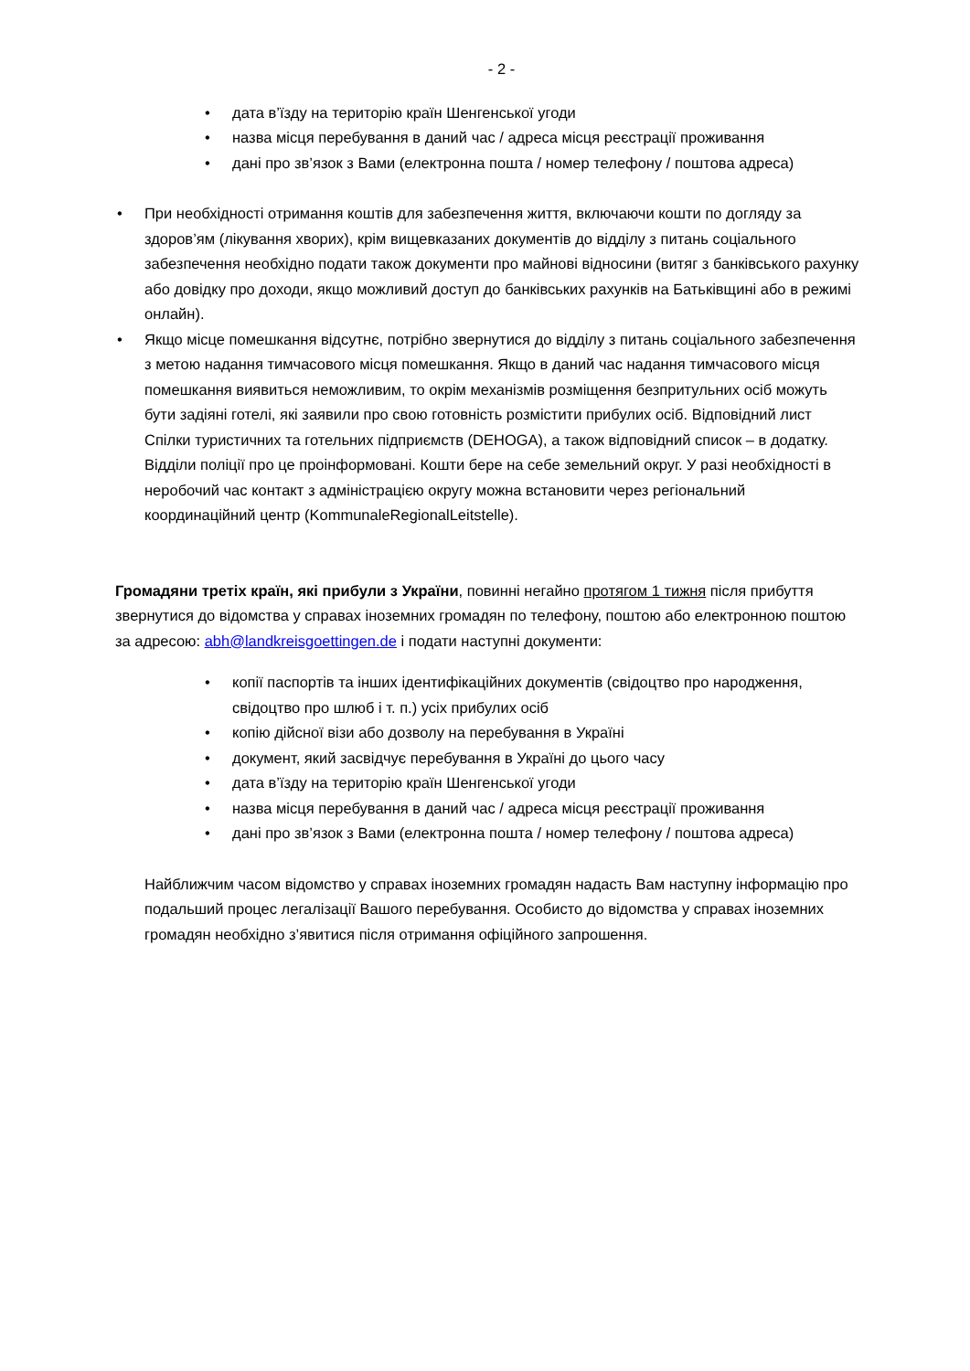- 2 -
• дата в’їзду на територію країн Шенгенської угоди
• назва місця перебування в даний час / адреса місця реєстрації проживання
• дані про зв’язок з Вами (електронна пошта / номер телефону / поштова адреса)
• При необхідності отримання коштів для забезпечення життя, включаючи кошти по догляду за здоров’ям (лікування хворих), крім вищевказаних документів до відділу з питань соціального забезпечення необхідно подати також документи про майнові відносини (витяг з банківського рахунку або довідку про доходи, якщо можливий доступ до банківських рахунків на Батьківщині або в режимі онлайн).
• Якщо місце помешкання відсутнє, потрібно звернутися до відділу з питань соціального забезпечення з метою надання тимчасового місця помешкання. Якщо в даний час надання тимчасового місця помешкання виявиться неможливим, то окрім механізмів розміщення безпритульних осіб можуть бути задіяні готелі, які заявили про свою готовність розмістити прибулих осіб. Відповідний лист Спілки туристичних та готельних підприємств (DEHOGA), а також відповідний список – в додатку. Відділи поліції про це проінформовані. Кошти бере на себе земельний округ. У разі необхідності в неробочий час контакт з адміністрацією округу можна встановити через регіональний координаційний центр (KommunaleRegionalLeitstelle).
Громадяни третіх країн, які прибули з України, повинні негайно протягом 1 тижня після прибуття звернутися до відомства у справах іноземних громадян по телефону, поштою або електронною поштою за адресою: abh@landkreisgoettingen.de і подати наступні документи:
• копії паспортів та інших ідентифікаційних документів (свідоцтво про народження, свідоцтво про шлюб і т. п.) усіх прибулих осіб
• копію дійсної візи або дозволу на перебування в Україні
• документ, який засвідчує перебування в Україні до цього часу
• дата в’їзду на територію країн Шенгенської угоди
• назва місця перебування в даний час / адреса місця реєстрації проживання
• дані про зв’язок з Вами (електронна пошта / номер телефону / поштова адреса)
Найближчим часом відомство у справах іноземних громадян надасть Вам наступну інформацію про подальший процес легалізації Вашого перебування. Особисто до відомства у справах іноземних громадян необхідно з’явитися після отримання офіційного запрошення.